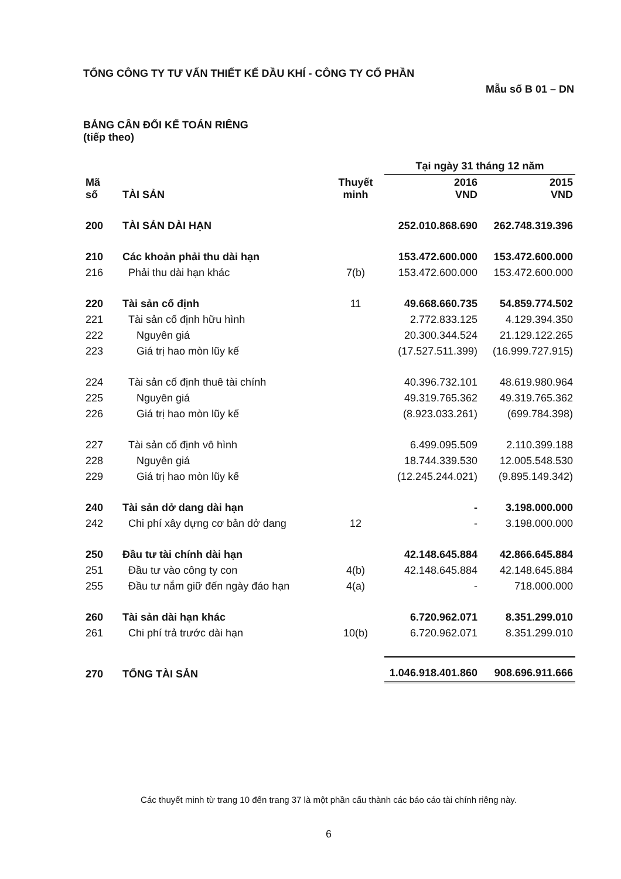TỔNG CÔNG TY TƯ VẤN THIẾT KẾ DẦU KHÍ - CÔNG TY CỔ PHẦN
Mẫu số B 01 – DN
BẢNG CÂN ĐỐI KẾ TOÁN RIÊNG
(tiếp theo)
| | | | Tại ngày 31 tháng 12 năm | |
| --- | --- | --- | --- | --- |
| Mã số | TÀI SẢN | Thuyết minh | 2016 VND | 2015 VND |
| 200 | TÀI SẢN DÀI HẠN | | 252.010.868.690 | 262.748.319.396 |
| 210 | Các khoản phải thu dài hạn | | 153.472.600.000 | 153.472.600.000 |
| 216 | Phải thu dài hạn khác | 7(b) | 153.472.600.000 | 153.472.600.000 |
| 220 | Tài sản cố định | 11 | 49.668.660.735 | 54.859.774.502 |
| 221 | Tài sản cố định hữu hình | | 2.772.833.125 | 4.129.394.350 |
| 222 | Nguyên giá | | 20.300.344.524 | 21.129.122.265 |
| 223 | Giá trị hao mòn lũy kế | | (17.527.511.399) | (16.999.727.915) |
| 224 | Tài sản cố định thuê tài chính | | 40.396.732.101 | 48.619.980.964 |
| 225 | Nguyên giá | | 49.319.765.362 | 49.319.765.362 |
| 226 | Giá trị hao mòn lũy kế | | (8.923.033.261) | (699.784.398) |
| 227 | Tài sản cố định vô hình | | 6.499.095.509 | 2.110.399.188 |
| 228 | Nguyên giá | | 18.744.339.530 | 12.005.548.530 |
| 229 | Giá trị hao mòn lũy kế | | (12.245.244.021) | (9.895.149.342) |
| 240 | Tài sản dở dang dài hạn | | - | 3.198.000.000 |
| 242 | Chi phí xây dựng cơ bản dở dang | 12 | - | 3.198.000.000 |
| 250 | Đầu tư tài chính dài hạn | | 42.148.645.884 | 42.866.645.884 |
| 251 | Đầu tư vào công ty con | 4(b) | 42.148.645.884 | 42.148.645.884 |
| 255 | Đầu tư nắm giữ đến ngày đáo hạn | 4(a) | - | 718.000.000 |
| 260 | Tài sản dài hạn khác | | 6.720.962.071 | 8.351.299.010 |
| 261 | Chi phí trả trước dài hạn | 10(b) | 6.720.962.071 | 8.351.299.010 |
| 270 | TỔNG TÀI SẢN | | 1.046.918.401.860 | 908.696.911.666 |
Các thuyết minh từ trang 10 đến trang 37 là một phần cấu thành các báo cáo tài chính riêng này.
6